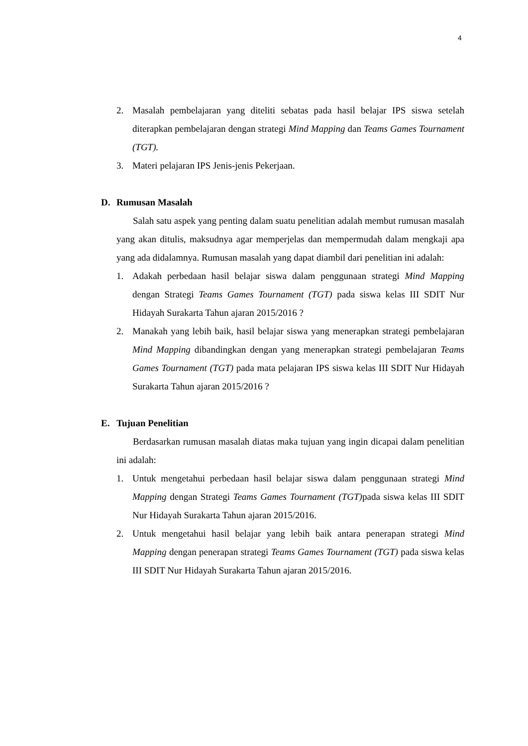4
2. Masalah pembelajaran yang diteliti sebatas pada hasil belajar IPS siswa setelah diterapkan pembelajaran dengan strategi Mind Mapping dan Teams Games Tournament (TGT).
3. Materi pelajaran IPS Jenis-jenis Pekerjaan.
D. Rumusan Masalah
Salah satu aspek yang penting dalam suatu penelitian adalah membut rumusan masalah yang akan ditulis, maksudnya agar memperjelas dan mempermudah dalam mengkaji apa yang ada didalamnya. Rumusan masalah yang dapat diambil dari penelitian ini adalah:
1. Adakah perbedaan hasil belajar siswa dalam penggunaan strategi Mind Mapping dengan Strategi Teams Games Tournament (TGT) pada siswa kelas III SDIT Nur Hidayah Surakarta Tahun ajaran 2015/2016 ?
2. Manakah yang lebih baik, hasil belajar siswa yang menerapkan strategi pembelajaran Mind Mapping dibandingkan dengan yang menerapkan strategi pembelajaran Teams Games Tournament (TGT) pada mata pelajaran IPS siswa kelas III SDIT Nur Hidayah Surakarta Tahun ajaran 2015/2016 ?
E. Tujuan Penelitian
Berdasarkan rumusan masalah diatas maka tujuan yang ingin dicapai dalam penelitian ini adalah:
1. Untuk mengetahui perbedaan hasil belajar siswa dalam penggunaan strategi Mind Mapping dengan Strategi Teams Games Tournament (TGT) pada siswa kelas III SDIT Nur Hidayah Surakarta Tahun ajaran 2015/2016.
2. Untuk mengetahui hasil belajar yang lebih baik antara penerapan strategi Mind Mapping dengan penerapan strategi Teams Games Tournament (TGT) pada siswa kelas III SDIT Nur Hidayah Surakarta Tahun ajaran 2015/2016.